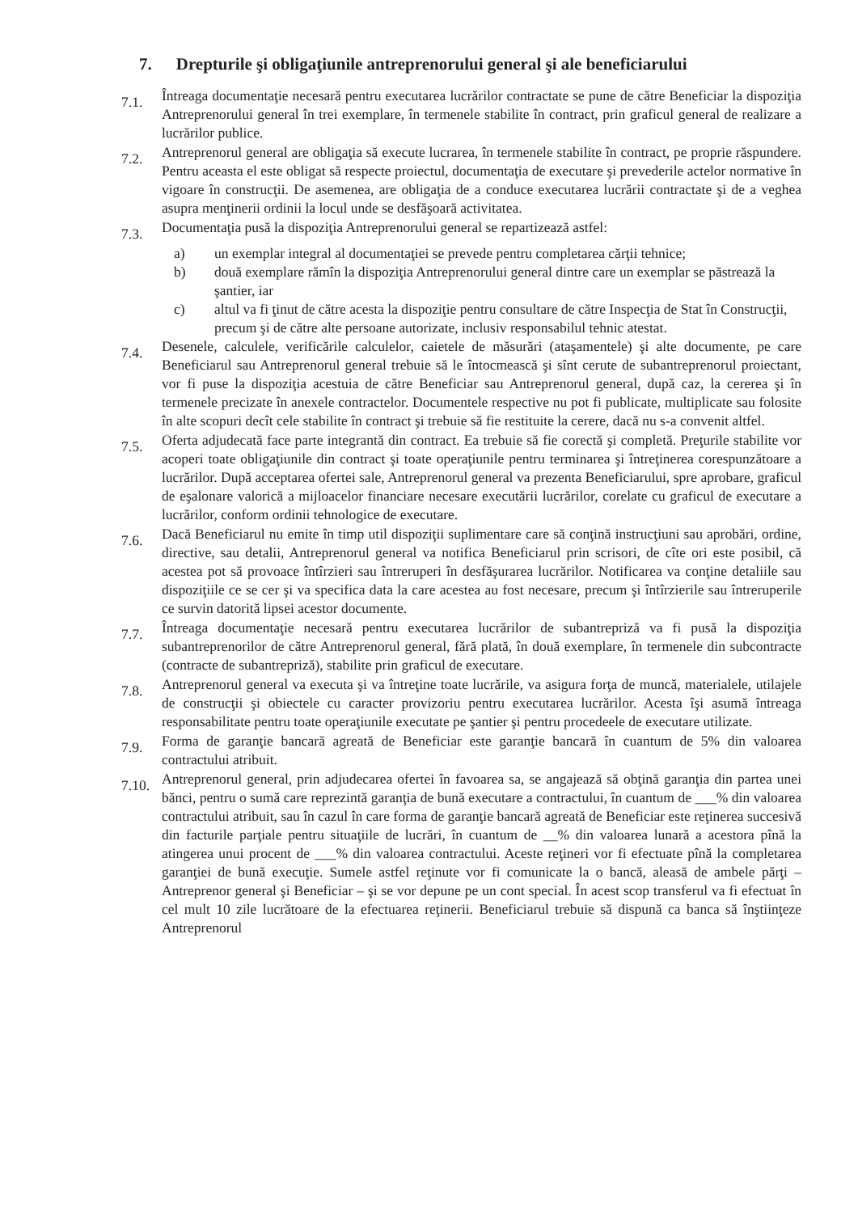7. Drepturile şi obligaţiunile antreprenorului general şi ale beneficiarului
7.1.
Întreaga documentaţie necesară pentru executarea lucrărilor contractate se pune de către Beneficiar la dispoziţia Antreprenorului general în trei exemplare, în termenele stabilite în contract, prin graficul general de realizare a lucrărilor publice.
7.2.
Antreprenorul general are obligaţia să execute lucrarea, în termenele stabilite în contract, pe proprie răspundere. Pentru aceasta el este obligat să respecte proiectul, documentaţia de executare şi prevederile actelor normative în vigoare în construcţii. De asemenea, are obligaţia de a conduce executarea lucrării contractate şi de a veghea asupra menţinerii ordinii la locul unde se desfăşoară activitatea.
7.3.
Documentaţia pusă la dispoziţia Antreprenorului general se repartizează astfel:
a) un exemplar integral al documentaţiei se prevede pentru completarea cărţii tehnice;
b) două exemplare rămîn la dispoziţia Antreprenorului general dintre care un exemplar se păstrează la şantier, iar
c) altul va fi ţinut de către acesta la dispoziţie pentru consultare de către Inspecţia de Stat în Construcţii, precum şi de către alte persoane autorizate, inclusiv responsabilul tehnic atestat.
7.4.
Desenele, calculele, verificările calculelor, caietele de măsurări (ataşamentele) şi alte documente, pe care Beneficiarul sau Antreprenorul general trebuie să le întocmească şi sînt cerute de subantreprenorul proiectant, vor fi puse la dispoziţia acestuia de către Beneficiar sau Antreprenorul general, după caz, la cererea şi în termenele precizate în anexele contractelor. Documentele respective nu pot fi publicate, multiplicate sau folosite în alte scopuri decît cele stabilite în contract şi trebuie să fie restituite la cerere, dacă nu s-a convenit altfel.
7.5.
Oferta adjudecată face parte integrantă din contract. Ea trebuie să fie corectă şi completă. Preţurile stabilite vor acoperi toate obligaţiunile din contract şi toate operaţiunile pentru terminarea şi întreţinerea corespunzătoare a lucrărilor. După acceptarea ofertei sale, Antreprenorul general va prezenta Beneficiarului, spre aprobare, graficul de eşalonare valorică a mijloacelor financiare necesare executării lucrărilor, corelate cu graficul de executare a lucrărilor, conform ordinii tehnologice de executare.
7.6.
Dacă Beneficiarul nu emite în timp util dispoziţii suplimentare care să conţină instrucţiuni sau aprobări, ordine, directive, sau detalii, Antreprenorul general va notifica Beneficiarul prin scrisori, de cîte ori este posibil, că acestea pot să provoace întîrzieri sau întreruperi în desfăşurarea lucrărilor. Notificarea va conţine detaliile sau dispoziţiile ce se cer şi va specifica data la care acestea au fost necesare, precum şi întîrzierile sau întreruperile ce survin datorită lipsei acestor documente.
7.7.
Întreaga documentaţie necesară pentru executarea lucrărilor de subantrepriză va fi pusă la dispoziţia subantreprenorilor de către Antreprenorul general, fără plată, în două exemplare, în termenele din subcontracte (contracte de subantrepriză), stabilite prin graficul de executare.
7.8.
Antreprenorul general va executa şi va întreţine toate lucrările, va asigura forţa de muncă, materialele, utilajele de construcţii şi obiectele cu caracter provizoriu pentru executarea lucrărilor. Acesta îşi asumă întreaga responsabilitate pentru toate operaţiunile executate pe şantier şi pentru procedeele de executare utilizate.
7.9.
Forma de garanţie bancară agreată de Beneficiar este garanţie bancară în cuantum de 5% din valoarea contractului atribuit.
7.10.
Antreprenorul general, prin adjudecarea ofertei în favoarea sa, se angajează să obţină garanţia din partea unei bănci, pentru o sumă care reprezintă garanţia de bună executare a contractului, în cuantum de ___% din valoarea contractului atribuit, sau în cazul în care forma de garanţie bancară agreată de Beneficiar este reţinerea succesivă din facturile parţiale pentru situaţiile de lucrări, în cuantum de __% din valoarea lunară a acestora pînă la atingerea unui procent de ___% din valoarea contractului. Aceste reţineri vor fi efectuate pînă la completarea garanţiei de bună execuţie. Sumele astfel reţinute vor fi comunicate la o bancă, aleasă de ambele părţi – Antreprenor general şi Beneficiar – şi se vor depune pe un cont special. În acest scop transferul va fi efectuat în cel mult 10 zile lucrătoare de la efectuarea reţinerii. Beneficiarul trebuie să dispună ca banca să înştiinţeze Antreprenorul